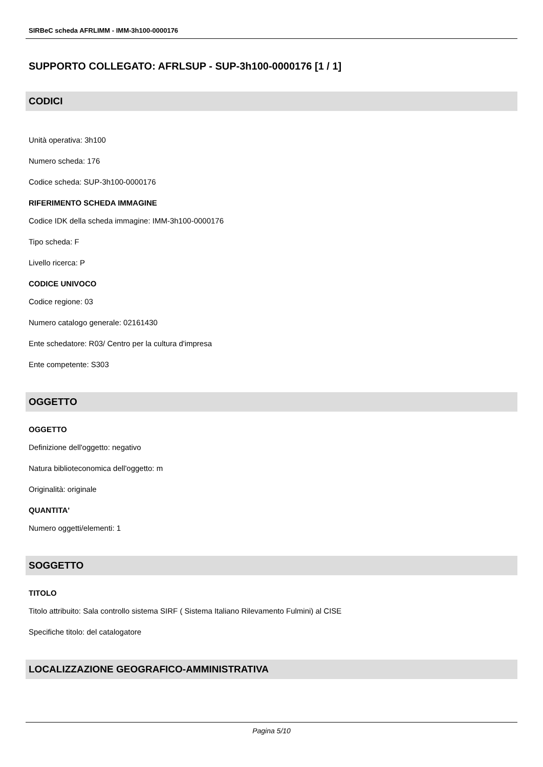SIRBeC scheda AFRLIMM - IMM-3h100-0000176
SUPPORTO COLLEGATO: AFRLSUP - SUP-3h100-0000176 [1 / 1]
CODICI
Unità operativa: 3h100
Numero scheda: 176
Codice scheda: SUP-3h100-0000176
RIFERIMENTO SCHEDA IMMAGINE
Codice IDK della scheda immagine: IMM-3h100-0000176
Tipo scheda: F
Livello ricerca: P
CODICE UNIVOCO
Codice regione: 03
Numero catalogo generale: 02161430
Ente schedatore: R03/ Centro per la cultura d'impresa
Ente competente: S303
OGGETTO
OGGETTO
Definizione dell'oggetto: negativo
Natura biblioteconomica dell'oggetto: m
Originalità: originale
QUANTITA'
Numero oggetti/elementi: 1
SOGGETTO
TITOLO
Titolo attribuito: Sala controllo sistema SIRF ( Sistema Italiano Rilevamento Fulmini) al CISE
Specifiche titolo: del catalogatore
LOCALIZZAZIONE GEOGRAFICO-AMMINISTRATIVA
Pagina 5/10